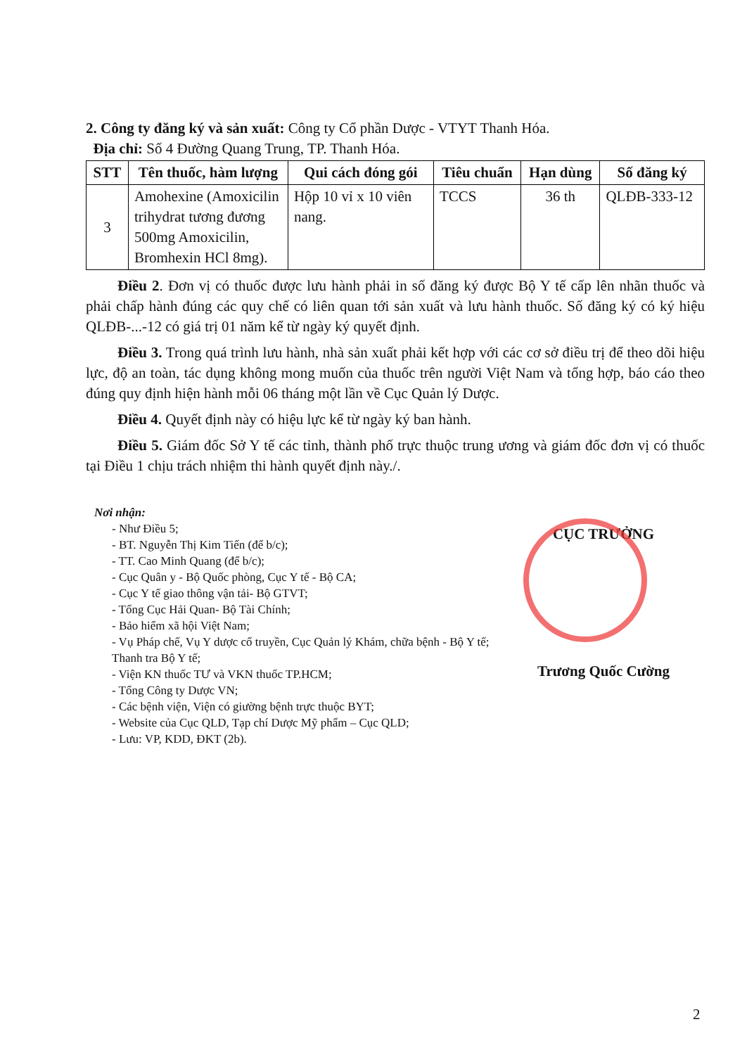2. Công ty đăng ký và sản xuất: Công ty Cổ phần Dược - VTYT Thanh Hóa.
Địa chỉ: Số 4 Đường Quang Trung, TP. Thanh Hóa.
| STT | Tên thuốc, hàm lượng | Qui cách đóng gói | Tiêu chuẩn | Hạn dùng | Số đăng ký |
| --- | --- | --- | --- | --- | --- |
| 3 | Amohexine (Amoxicilin trihydrat tương đương 500mg Amoxicilin, Bromhexin HCl 8mg). | Hộp 10 vỉ x 10 viên nang. | TCCS | 36 th | QLĐB-333-12 |
Điều 2. Đơn vị có thuốc được lưu hành phải in số đăng ký được Bộ Y tế cấp lên nhãn thuốc và phải chấp hành đúng các quy chế có liên quan tới sản xuất và lưu hành thuốc. Số đăng ký có ký hiệu QLĐB-...-12 có giá trị 01 năm kể từ ngày ký quyết định.
Điều 3. Trong quá trình lưu hành, nhà sản xuất phải kết hợp với các cơ sở điều trị để theo dõi hiệu lực, độ an toàn, tác dụng không mong muốn của thuốc trên người Việt Nam và tổng hợp, báo cáo theo đúng quy định hiện hành mỗi 06 tháng một lần về Cục Quản lý Dược.
Điều 4. Quyết định này có hiệu lực kể từ ngày ký ban hành.
Điều 5. Giám đốc Sở Y tế các tỉnh, thành phố trực thuộc trung ương và giám đốc đơn vị có thuốc tại Điều 1 chịu trách nhiệm thi hành quyết định này./.
Nơi nhận:
- Như Điều 5;
- BT. Nguyễn Thị Kim Tiến (để b/c);
- TT. Cao Minh Quang (để b/c);
- Cục Quân y - Bộ Quốc phòng, Cục Y tế - Bộ CA;
- Cục Y tế giao thông vận tải- Bộ GTVT;
- Tổng Cục Hải Quan- Bộ Tài Chính;
- Bảo hiểm xã hội Việt Nam;
- Vụ Pháp chế, Vụ Y dược cổ truyền, Cục Quản lý Khám, chữa bệnh - Bộ Y tế; Thanh tra Bộ Y tế;
- Viện KN thuốc TƯ và VKN thuốc TP.HCM;
- Tổng Công ty Dược VN;
- Các bệnh viện, Viện có giường bệnh trực thuộc BYT;
- Website của Cục QLD, Tạp chí Dược Mỹ phẩm – Cục QLD;
- Lưu: VP, KDD, ĐKT (2b).
CỤC TRƯỞNG
Trương Quốc Cường
2